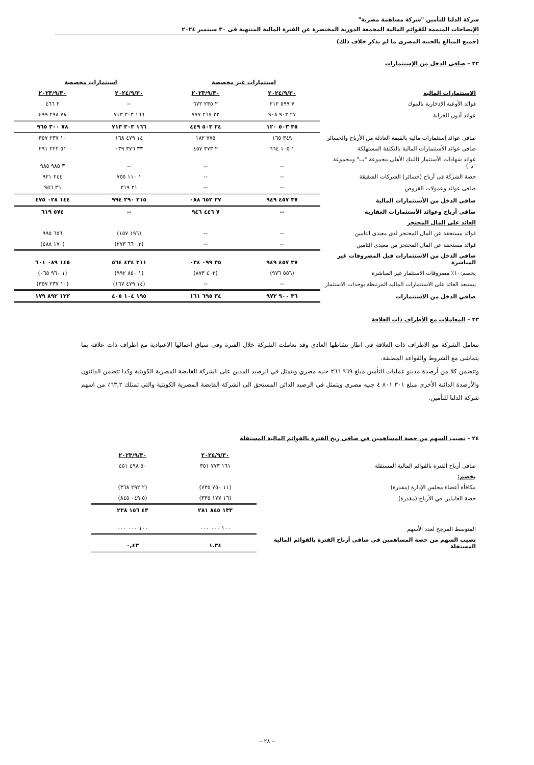شركة الدلتا للتأمين "شركة مساهمة مصرية"
الإيضاحات المتممة للقوائم المالية المجمعة الدورية المختصرة عن الفترة المالية المنتهية فى ٣٠ سبتمبر ٢٠٢٤
(جميع المبالغ بالجنيه المصرى ما لم يذكر خلاف ذلك)
٢٢ – صافى الدخل من الإستثمارات
| | استثمارات غير مخصصة | | استثمارات مخصصة | |
| --- | --- | --- | --- | --- |
| الاستثمارات المالية | ٢٠٢٤/٩/٣٠ | ٢٠٢٣/٩/٣٠ | ٢٠٢٤/٩/٣٠ | ٢٠٢٣/٩/٣٠ |
| فوائد الأوعية الإدخارية بالبنوك | ٧ ٥٩٩ ٢١٢ | ٢ ٢٣٥ ٦٧٢ | -- | ٢ ٤٦٦ |
| عوائد أذون الخزانة | ٢٧ ٩٠٣ ٩٠٨ | ٢٢ ٢٦٧ ٧٧٧ | ١٦٦ ٣٠٣ ٧١٣ | ٧٨ ٢٩٨ ٤٩٩ |
| | ٣٥ ٥٠٣ ١٢٠ | ٢٤ ٥٠٣ ٤٤٩ | ١٦٦ ٣٠٣ ٧١٣ | ٧٨ ٣٠٠ ٩٦٥ |
| صافى عوائد إستثمارات مالية بالقيمة العادلة من الأرباح والخسائر | ٣٤٩ ١٦٥ | ٧٧٥ ١٨٢ | ١٤ ٤٧٩ ١٦٨ | ١٠ ٢٣٧ ٣٥٧ |
| صافى عوائد الأستثمارات المالية بالتكلفة المستهلكة | ١ ١٠٥ ٦٦٤ | ٢ ٣٧٣ ٤٥٧ | ٣٣ ٣٧٦ ٠٣٩ | ٥١ ٢٢٢ ٢٩١ |
| عوائد شهادات الأستثمار (البنك الأهلى مجموعة "ب" ومجموعة "د") | -- | -- | -- | ٣ ٩٨٥ ٩٨٥ |
| حصة الشركة فى أرباح (خسائر) الشركات الشقيقة | -- | -- | ١ ١١٠ ٧٥٥ | ٢٤٤ ٩٢١ |
| صافى عوائد وعمولات القروض | -- | -- | ٢١ ٣١٩ | ٣٦ ٩٥٦ |
| صافى الدخل من الأستثمارات المالية | ٣٧ ٤٥٧ ٩٤٩ | ٢٧ ٦٥٢ ٠٨٨ | ٢١٥ ٢٩٠ ٩٩٤ | ١٤٤ ٠٢٨ ٤٧٥ |
| صافى أرباح وعوائد الأستثمارات العقارية | -- | ٧ ٤٤٦ ٩٤٦ | -- | ٥٧٤ ٦١٩ |
| العائد على المال المحتجز | | | | |
| فوائد مستحقة عن المال المحتجز لدى معيدى التامين | -- | -- | (١٩٦ ١٥٧) | ٦٥٦ ٩٩٥ |
| فوائد مستحقة عن المال المحتجز من معيدى التامين | -- | -- | (٣ ٦٦٠ ٢٧٣) | (١٧٠ ٤٨٨) |
| صافي الدخل من الاستثمارات قبل المصروفات غير المباشرة | ٣٧ ٤٥٧ ٩٤٩ | ٣٥ ٠٩٩ ٠٣٤ | ٢١١ ٤٣٤ ٥٦٤ | ١٤٥ ٠٨٩ ٦٠١ |
| يخصم:١٠٪ مصروفات الاستثمار غير المباشرة | (٥٥٦ ٩٧٦) | (٤٠٣ ٨٧٣) | (١ ٨٥٠ ٩٩٢) | (١ ٩٦٠ ٠٦٥) |
| يستبعد العائد على الاستثمارات الماليه المرتبطة بوحدات الاستثمار | -- | -- | (١٤ ٤٧٩ ١٦٧) | (١٠ ٢٣٧ ٣٥٧) |
| صافي الدخل من الاستثمارات | ٣٦ ٩٠٠ ٩٧٣ | ٣٤ ٦٩٥ ١٦١ | ١٩٥ ١٠٤ ٤٠٥ | ١٣٢ ٨٩٢ ١٧٩ |
٢٣ – المعاملات مع الأطراف ذات العلاقة
تتعامل الشركة مع الاطراف ذات العلاقة في اطار نشاطها العادي وقد تعاملت الشركة خلال الفترة وفي سياق اعمالها الاعتيادية مع اطراف ذات علاقة بما يتماشى مع الشروط والقواعد المطبقة.
وتتضمن كلا من أرصدة مدينو عمليات التأمين مبلغ ٩٦٩ ٢٦٦ جنيه مصري ويتمثل في الرصيد المدين على الشركة القابضة المصرية الكويتية وكذا تتضمن الدائنون والأرصدة الدائنة الأخرى مبلغ ٣٠١ ٨٠١ ٤ جنيه مصري ويتمثل في الرصيد الدائن المستحق الى الشركة القابضة المصرية الكويتية والتي تمتلك ٦٣,٢٪ من اسهم شركة الدلتا للتأمين.
٢٤ – نصيب السهم من حصة المساهمين في صافى ربح الفترة بالقوائم المالية المستقلة
| | ٢٠٢٤/٩/٣٠ | ٢٠٢٣/٩/٣٠ |
| صافى أرباح الفترة بالقوائم المالية المستقلة | ١٦١ ٧٧٣ ٣٥١ | ٥٠ ٤٩٨ ٤٥١ |
| يخصم: | | |
| مكافأة أعضاء مجلس الإدارة (مقدرة) | (١١ ٧٥٠ ٧٣٥) | (٢ ٢٩٢ ٣٦٨) |
| حصة العاملين في الأرباح (مقدرة) | (١٦ ١٧٧ ٣٣٥) | (٥ ٠٤٩ ٨٤٥) |
| | ١٣٣ ٨٤٥ ٢٨١ | ٤٣ ١٥٦ ٢٣٨ |
| المتوسط المرجح لعدد الأسهم | ١٠٠ ٠٠٠ ٠٠٠ | ١٠٠ ٠٠٠ ٠٠٠ |
| نصيب السهم من حصة المساهمين فى صافى أرباح الفترة بالقوائم المالية المستقلة | ١.٣٤ | ٠,٤٣ |
– ٢٨ –